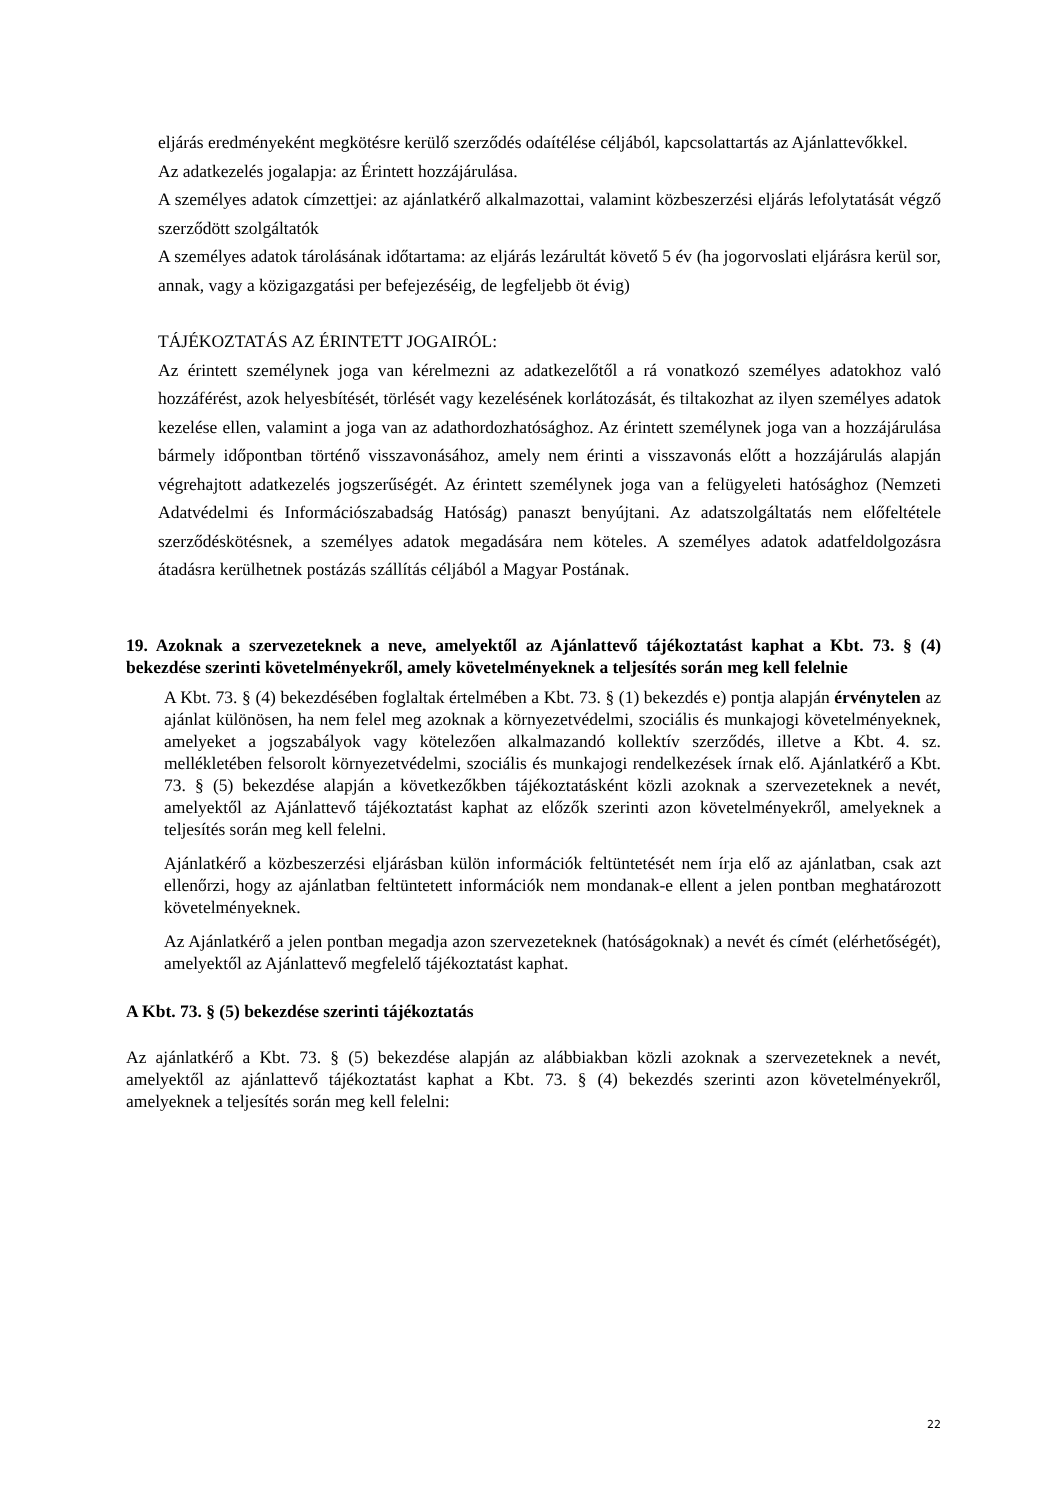eljárás eredményeként megkötésre kerülő szerződés odaítélése céljából, kapcsolattartás az Ajánlattevőkkel.
Az adatkezelés jogalapja: az Érintett hozzájárulása.
A személyes adatok címzettjei: az ajánlatkérő alkalmazottai, valamint közbeszerzési eljárás lefolytatását végző szerződött szolgáltatók
A személyes adatok tárolásának időtartama: az eljárás lezárultát követő 5 év (ha jogorvoslati eljárásra kerül sor, annak, vagy a közigazgatási per befejezéséig, de legfeljebb öt évig)
TÁJÉKOZTATÁS AZ ÉRINTETT JOGAIRÓL:
Az érintett személynek joga van kérelmezni az adatkezelőtől a rá vonatkozó személyes adatokhoz való hozzáférést, azok helyesbítését, törlését vagy kezelésének korlátozását, és tiltakozhat az ilyen személyes adatok kezelése ellen, valamint a joga van az adathordozhatósághoz. Az érintett személynek joga van a hozzájárulása bármely időpontban történő visszavonásához, amely nem érinti a visszavonás előtt a hozzájárulás alapján végrehajtott adatkezelés jogszerűségét. Az érintett személynek joga van a felügyeleti hatósághoz (Nemzeti Adatvédelmi és Információszabadság Hatóság) panaszt benyújtani. Az adatszolgáltatás nem előfeltétele szerződéskötésnek, a személyes adatok megadására nem köteles. A személyes adatok adatfeldolgozásra átadásra kerülhetnek postázás szállítás céljából a Magyar Postának.
19. Azoknak a szervezeteknek a neve, amelyektől az Ajánlattevő tájékoztatást kaphat a Kbt. 73. § (4) bekezdése szerinti követelményekről, amely követelményeknek a teljesítés során meg kell felelnie
A Kbt. 73. § (4) bekezdésében foglaltak értelmében a Kbt. 73. § (1) bekezdés e) pontja alapján érvénytelen az ajánlat különösen, ha nem felel meg azoknak a környezetvédelmi, szociális és munkajogi követelményeknek, amelyeket a jogszabályok vagy kötelezően alkalmazandó kollektív szerződés, illetve a Kbt. 4. sz. mellékletében felsorolt környezetvédelmi, szociális és munkajogi rendelkezések írnak elő. Ajánlatkérő a Kbt. 73. § (5) bekezdése alapján a következőkben tájékoztatásként közli azoknak a szervezeteknek a nevét, amelyektől az Ajánlattevő tájékoztatást kaphat az előzők szerinti azon követelményekről, amelyeknek a teljesítés során meg kell felelni.
Ajánlatkérő a közbeszerzési eljárásban külön információk feltüntetését nem írja elő az ajánlatban, csak azt ellenőrzi, hogy az ajánlatban feltüntetett információk nem mondanak-e ellent a jelen pontban meghatározott követelményeknek.
Az Ajánlatkérő a jelen pontban megadja azon szervezeteknek (hatóságoknak) a nevét és címét (elérhetőségét), amelyektől az Ajánlattevő megfelelő tájékoztatást kaphat.
A Kbt. 73. § (5) bekezdése szerinti tájékoztatás
Az ajánlatkérő a Kbt. 73. § (5) bekezdése alapján az alábbiakban közli azoknak a szervezeteknek a nevét, amelyektől az ajánlattevő tájékoztatást kaphat a Kbt. 73. § (4) bekezdés szerinti azon követelményekről, amelyeknek a teljesítés során meg kell felelni:
22